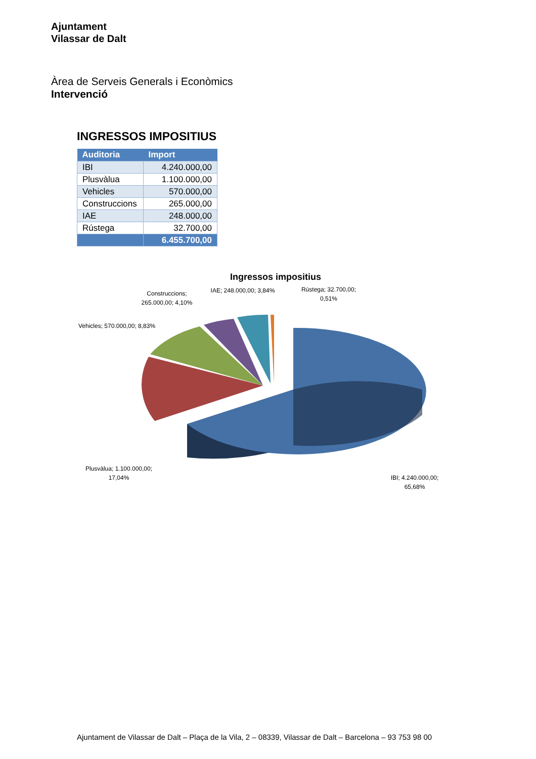Ajuntament
Vilassar de Dalt
Àrea de Serveis Generals i Econòmics
Intervenció
INGRESSOS IMPOSITIUS
| Auditoria | Import |
| --- | --- |
| IBI | 4.240.000,00 |
| Plusvàlua | 1.100.000,00 |
| Vehicles | 570.000,00 |
| Construccions | 265.000,00 |
| IAE | 248.000,00 |
| Rústega | 32.700,00 |
| | 6.455.700,00 |
Ingressos impositius
Construccions;
265.000,00; 4,10%
IAE; 248.000,00; 3,84%
Rústega; 32.700,00;
0,51%
Vehicles; 570.000,00; 8,83%
Plusvàlua; 1.100.000,00;
17,04%
IBI; 4.240.000,00;
65,68%
Ajuntament de Vilassar de Dalt – Plaça de la Vila, 2 – 08339, Vilassar de Dalt – Barcelona – 93 753 98 00